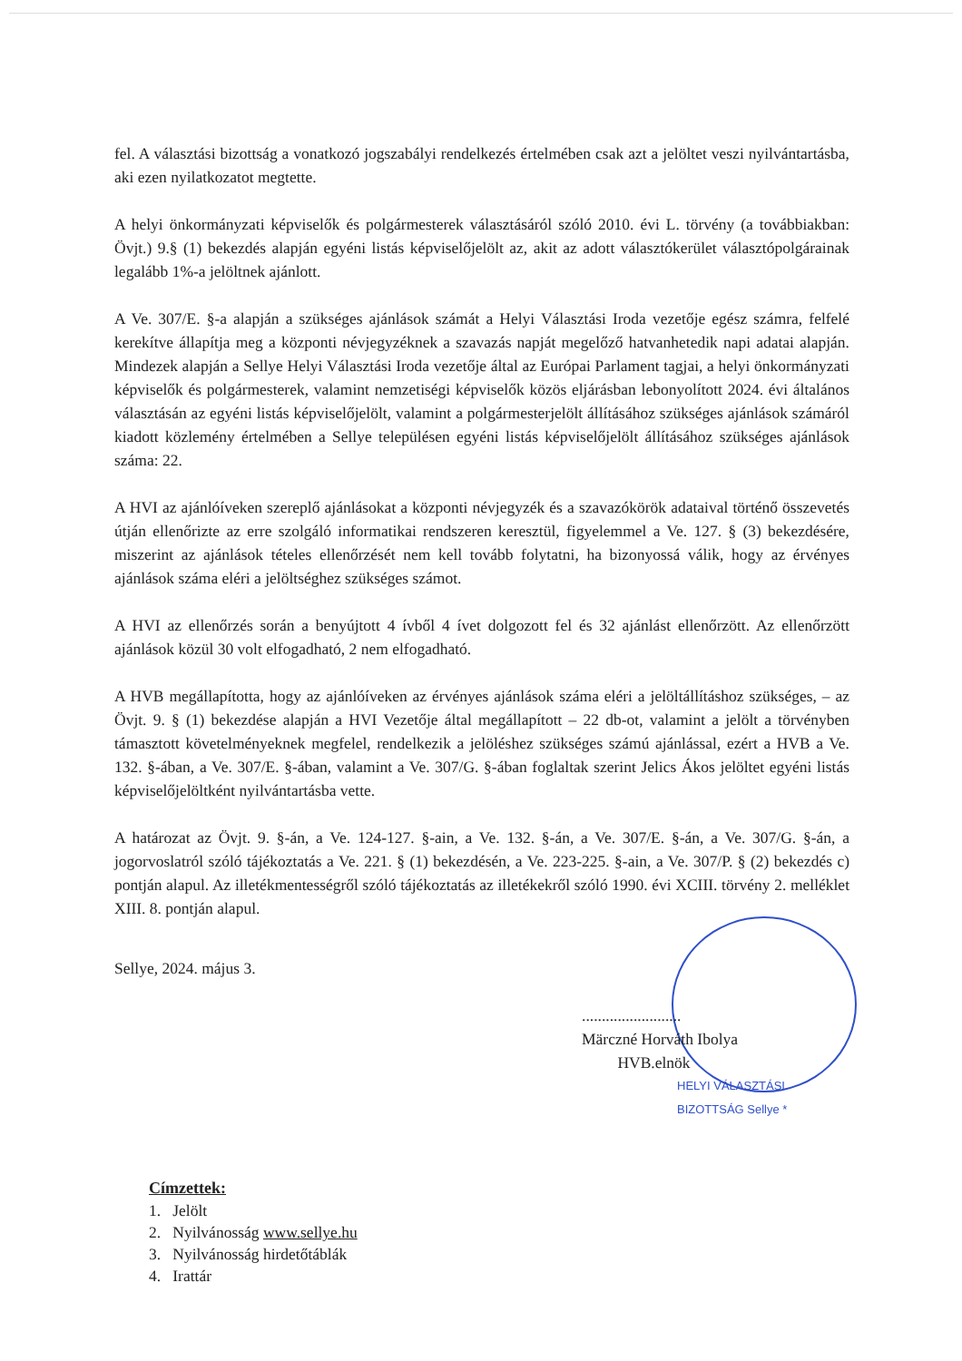fel. A választási bizottság a vonatkozó jogszabályi rendelkezés értelmében csak azt a jelöltet veszi nyilvántartásba, aki ezen nyilatkozatot megtette.
A helyi önkormányzati képviselők és polgármesterek választásáról szóló 2010. évi L. törvény (a továbbiakban: Övjt.) 9.§ (1) bekezdés alapján egyéni listás képviselőjelölt az, akit az adott választókerület választópolgárainak legalább 1%-a jelöltnek ajánlott.
A Ve. 307/E. §-a alapján a szükséges ajánlások számát a Helyi Választási Iroda vezetője egész számra, felfelé kerekítve állapítja meg a központi névjegyzéknek a szavazás napját megelőző hatvanhetedik napi adatai alapján. Mindezek alapján a Sellye Helyi Választási Iroda vezetője által az Európai Parlament tagjai, a helyi önkormányzati képviselők és polgármesterek, valamint nemzetiségi képviselők közös eljárásban lebonyolított 2024. évi általános választásán az egyéni listás képviselőjelölt, valamint a polgármesterjelölt állításához szükséges ajánlások számáról kiadott közlemény értelmében a Sellye településen egyéni listás képviselőjelölt állításához szükséges ajánlások száma: 22.
A HVI az ajánlóíveken szereplő ajánlásokat a központi névjegyzék és a szavazókörök adataival történő összevetés útján ellenőrizte az erre szolgáló informatikai rendszeren keresztül, figyelemmel a Ve. 127. § (3) bekezdésére, miszerint az ajánlások tételes ellenőrzését nem kell tovább folytatni, ha bizonyossá válik, hogy az érvényes ajánlások száma eléri a jelöltséghez szükséges számot.
A HVI az ellenőrzés során a benyújtott 4 ívből 4 ívet dolgozott fel és 32 ajánlást ellenőrzött. Az ellenőrzött ajánlások közül 30 volt elfogadható, 2 nem elfogadható.
A HVB megállapította, hogy az ajánlóíveken az érvényes ajánlások száma eléri a jelöltállításhoz szükséges, – az Övjt. 9. § (1) bekezdése alapján a HVI Vezetője által megállapított – 22 db-ot, valamint a jelölt a törvényben támasztott követelményeknek megfelel, rendelkezik a jelöléshez szükséges számú ajánlással, ezért a HVB a Ve. 132. §-ában, a Ve. 307/E. §-ában, valamint a Ve. 307/G. §-ában foglaltak szerint Jelics Ákos jelöltet egyéni listás képviselőjelöltként nyilvántartásba vette.
A határozat az Övjt. 9. §-án, a Ve. 124-127. §-ain, a Ve. 132. §-án, a Ve. 307/E. §-án, a Ve. 307/G. §-án, a jogorvoslatról szóló tájékoztatás a Ve. 221. § (1) bekezdésén, a Ve. 223-225. §-ain, a Ve. 307/P. § (2) bekezdés c) pontján alapul. Az illetékmentességről szóló tájékoztatás az illetékekről szóló 1990. évi XCIII. törvény 2. melléklet XIII. 8. pontján alapul.
Sellye, 2024. május 3.
.........................
Märczné Horváth Ibolya
HVB.elnök
HELYI VÁLASZTÁSI BIZOTTSÁG Sellye *
Címzettek:
1. Jelölt
2. Nyilvánosság www.sellye.hu
3. Nyilvánosság hirdetőtáblák
4. Irattár